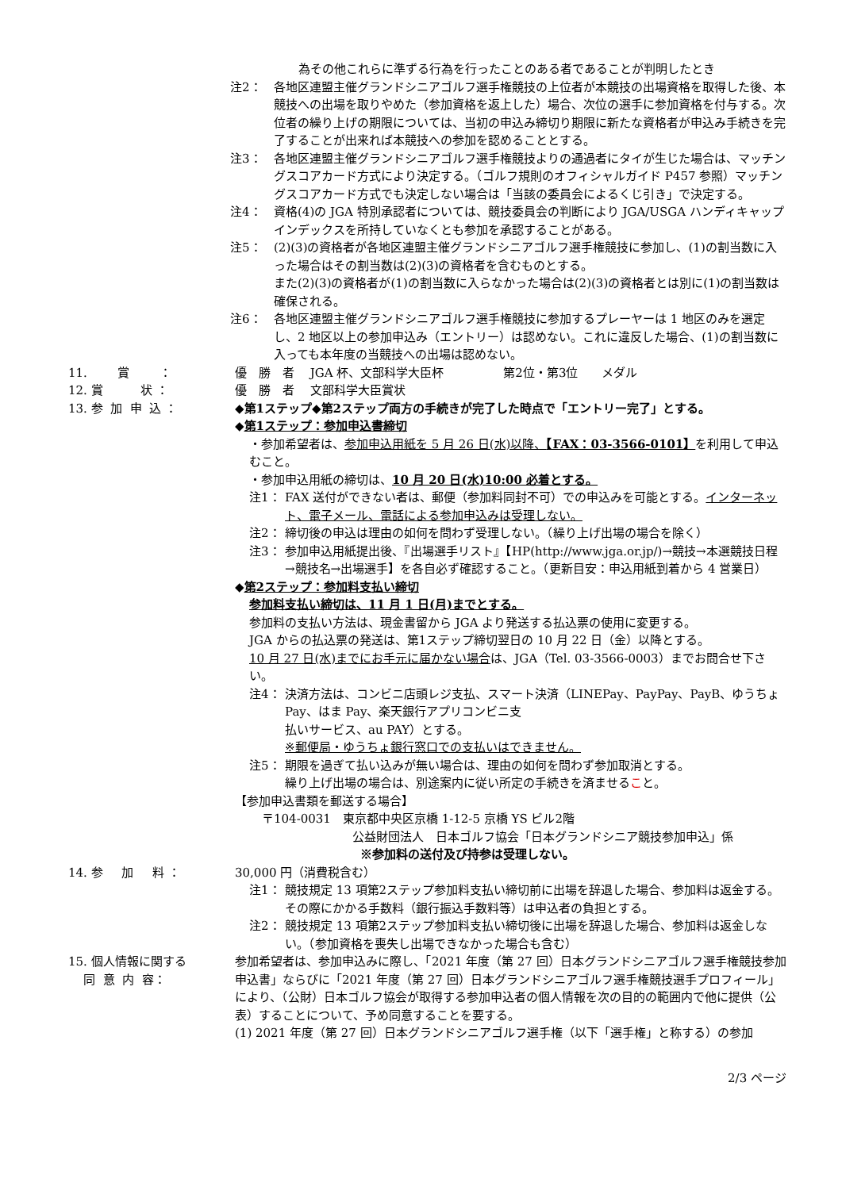為その他これらに準ずる行為を行ったことのある者であることが判明したとき
注2： 各地区連盟主催グランドシニアゴルフ選手権競技の上位者が本競技の出場資格を取得した後、本競技への出場を取りやめた（参加資格を返上した）場合、次位の選手に参加資格を付与する。次位者の繰り上げの期限については、当初の申込み締切り期限に新たな資格者が申込み手続きを完了することが出来れば本競技への参加を認めることとする。
注3： 各地区連盟主催グランドシニアゴルフ選手権競技よりの通過者にタイが生じた場合は、マッチングスコアカード方式により決定する。（ゴルフ規則のオフィシャルガイド P457 参照）マッチングスコアカード方式でも決定しない場合は「当該の委員会によるくじ引き」で決定する。
注4： 資格(4)の JGA 特別承認者については、競技委員会の判断により JGA/USGA ハンディキャップインデックスを所持していなくとも参加を承認することがある。
注5： (2)(3)の資格者が各地区連盟主催グランドシニアゴルフ選手権競技に参加し、(1)の割当数に入った場合はその割当数は(2)(3)の資格者を含むものとする。
また(2)(3)の資格者が(1)の割当数に入らなかった場合は(2)(3)の資格者とは別に(1)の割当数は確保される。
注6： 各地区連盟主催グランドシニアゴルフ選手権競技に参加するプレーヤーは 1 地区のみを選定し、2 地区以上の参加申込み（エントリー）は認めない。これに違反した場合、(1)の割当数に入っても本年度の当競技への出場は認めない。
11. 賞 ： 優　勝　者　 JGA 杯、文部科学大臣杯　　　　　第2位・第3位　　メダル
12. 賞 状 ： 優　勝　者　 文部科学大臣賞状
13. 参 加 申 込 ：
◆第1ステップ◆第2ステップ両方の手続きが完了した時点で「エントリー完了」とする。
◆第1ステップ：参加申込書締切
・参加希望者は、参加申込用紙を 5 月 26 日(水)以降、【FAX：03-3566-0101】を利用して申込むこと。
・参加申込用紙の締切は、10 月 20 日(水)10:00 必着とする。
注1： FAX 送付ができない者は、郵便（参加料同封不可）での申込みを可能とする。インターネット、電子メール、電話による参加申込みは受理しない。
注2： 締切後の申込は理由の如何を問わず受理しない。（繰り上げ出場の場合を除く）
注3： 参加申込用紙提出後、『出場選手リスト』【HP(http://www.jga.or.jp/)→競技→本選競技日程→競技名→出場選手】を各自必ず確認すること。（更新目安：申込用紙到着から 4 営業日）
◆第2ステップ：参加料支払い締切
参加料支払い締切は、11 月 1 日(月)までとする。
参加料の支払い方法は、現金書留から JGA より発送する払込票の使用に変更する。
JGA からの払込票の発送は、第1ステップ締切翌日の 10 月 22 日（金）以降とする。
10 月 27 日(水)までにお手元に届かない場合は、JGA（Tel. 03-3566-0003）までお問合せ下さい。
注4： 決済方法は、コンビニ店頭レジ支払、スマート決済（LINEPay、PayPay、PayB、ゆうちょ Pay、はま Pay、楽天銀行アプリコンビニ支
払いサービス、au PAY）とする。
※郵便局・ゆうちょ銀行窓口での支払いはできません。
注5： 期限を過ぎて払い込みが無い場合は、理由の如何を問わず参加取消とする。
繰り上げ出場の場合は、別途案内に従い所定の手続きを済ませること。
【参加申込書類を郵送する場合】
〒104-0031　東京都中央区京橋 1-12-5 京橋 YS ビル2階
公益財団法人　日本ゴルフ協会「日本グランドシニア競技参加申込」係
※参加料の送付及び持参は受理しない。
14. 参 加 料 ：
30,000 円（消費税含む）
注1： 競技規定 13 項第2ステップ参加料支払い締切前に出場を辞退した場合、参加料は返金する。その際にかかる手数料（銀行振込手数料等）は申込者の負担とする。
注2： 競技規定 13 項第2ステップ参加料支払い締切後に出場を辞退した場合、参加料は返金しない。（参加資格を喪失し出場できなかった場合も含む）
15. 個人情報に関する 同 意 内 容：
参加希望者は、参加申込みに際し、「2021 年度（第 27 回）日本グランドシニアゴルフ選手権競技参加申込書」ならびに「2021 年度（第 27 回）日本グランドシニアゴルフ選手権競技選手プロフィール」により、（公財）日本ゴルフ協会が取得する参加申込者の個人情報を次の目的の範囲内で他に提供（公表）することについて、予め同意することを要する。
(1) 2021 年度（第 27 回）日本グランドシニアゴルフ選手権（以下「選手権」と称する）の参加
2/3 ページ